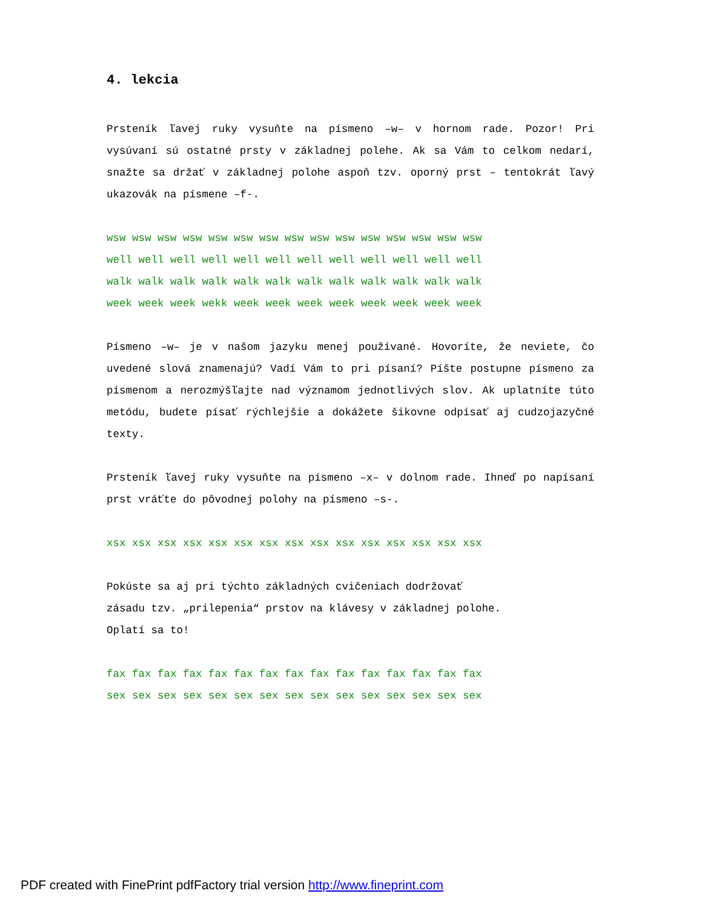4. lekcia
Prsteník ľavej ruky vysuňte na písmeno –w– v hornom rade. Pozor! Pri vysúvaní sú ostatné prsty v základnej polehe. Ak sa Vám to celkom nedarí, snažte sa držať v základnej polohe aspoň tzv. oporný prst – tentokrát ľavý ukazovák na písmene –f-.
wsw wsw wsw wsw wsw wsw wsw wsw wsw wsw wsw wsw wsw wsw wsw
well well well well well well well well well well well well
walk walk walk walk walk walk walk walk walk walk walk walk
week week week wekk week week week week week week week week
Písmeno –w– je v našom jazyku menej používané. Hovoríte, že neviete, čo uvedené slová znamenajú? Vadí Vám to pri písaní? Píšte postupne písmeno za písmenom a nerozmýšľajte nad významom jednotlivých slov. Ak uplatníte túto metódu, budete písať rýchlejšie a dokážete šikovne odpísať aj cudzojazyčné texty.
Prsteník ľavej ruky vysuňte na písmeno –x– v dolnom rade. Ihneď po napísaní prst vráťte do pôvodnej polohy na písmeno –s-.
xsx xsx xsx xsx xsx xsx xsx xsx xsx xsx xsx xsx xsx xsx xsx
Pokúste sa aj pri týchto základných cvičeniach dodržovať
zásadu tzv. „prilepenia“ prstov na klávesy v základnej polohe.
Oplatí sa to!
fax fax fax fax fax fax fax fax fax fax fax fax fax fax fax
sex sex sex sex sex sex sex sex sex sex sex sex sex sex sex
PDF created with FinePrint pdfFactory trial version http://www.fineprint.com